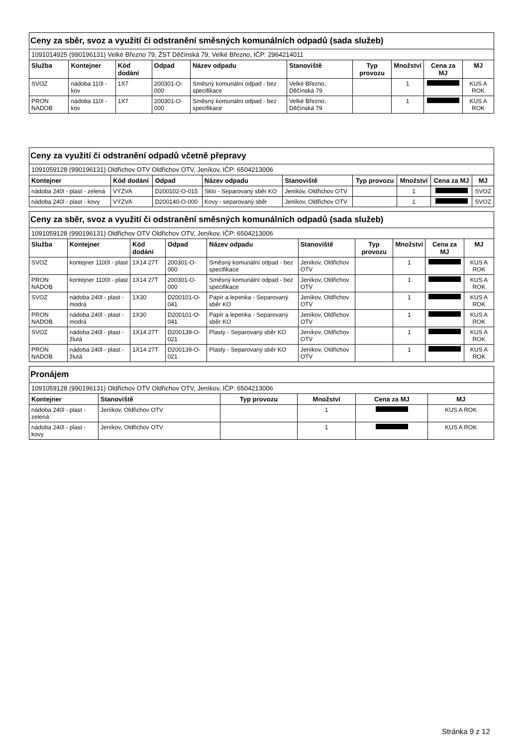| Ceny za sběr, svoz a využití či odstranění směsných komunálních odpadů (sada služeb) | | | | | | | | | |
| 1091014925 (990196131) Velké Březno 79, ŽST Děčínská 79, Velké Březno, IČP: 2964214011 | | | | | | | | | |
| Služba | Kontejner | Kód dodání | Odpad | Název odpadu | Stanoviště | Typ provozu | Množství | Cena za MJ | MJ |
| SVOZ | nádoba 110l - kov | 1X7 | 200301-O-000 | Směsný komunální odpad - bez specifikace | Velké Březno, Děčínská 79 | | 1 | | KUS A ROK |
| PRON NADOB | nádoba 110l - kov | 1X7 | 200301-O-000 | Směsný komunální odpad - bez specifikace | Velké Březno, Děčínská 79 | | 1 | | KUS A ROK |
| Ceny za využití či odstranění odpadů včetně přepravy | | | | | | | | |
| 1091059128 (990196131) Oldřichov OTV Oldřichov OTV, Jeníkov, IČP: 6504213006 | | | | | | | | |
| Kontejner | Kód dodání | Odpad | Název odpadu | Stanoviště | Typ provozu | Množství | Cena za MJ | MJ |
| nádoba 240l - plast - zelená | VÝZVA | D200102-O-015 | Sklo - Separovaný sběr KO | Jeníkov, Oldřichov OTV | | 1 | | SVOZ |
| nádoba 240l - plast - kovy | VÝZVA | D200140-O-000 | Kovy - separovaný sběr | Jeníkov, Oldřichov OTV | | 1 | | SVOZ |
| Ceny za sběr, svoz a využití či odstranění směsných komunálních odpadů (sada služeb) | | | | | | | | | |
| 1091059128 (990196131) Oldřichov OTV Oldřichov OTV, Jeníkov, IČP: 6504213006 | | | | | | | | | |
| Služba | Kontejner | Kód dodání | Odpad | Název odpadu | Stanoviště | Typ provozu | Množství | Cena za MJ | MJ |
| SVOZ | kontejner 1100l - plast | 1X14 27T | 200301-O-000 | Směsný komunální odpad - bez specifikace | Jeníkov, Oldřichov OTV | | 1 | | KUS A ROK |
| PRON NADOB | kontejner 1100l - plast | 1X14 27T | 200301-O-000 | Směsný komunální odpad - bez specifikace | Jeníkov, Oldřichov OTV | | 1 | | KUS A ROK |
| SVOZ | nádoba 240l - plast - modrá | 1X30 | D200101-O-041 | Papír a lepenka - Separovaný sběr KO | Jeníkov, Oldřichov OTV | | 1 | | KUS A ROK |
| PRON NADOB | nádoba 240l - plast - modrá | 1X30 | D200101-O-041 | Papír a lepenka - Separovaný sběr KO | Jeníkov, Oldřichov OTV | | 1 | | KUS A ROK |
| SVOZ | nádoba 240l - plast - žlutá | 1X14 27T | D200139-O-021 | Plasty - Separovaný sběr KO | Jeníkov, Oldřichov OTV | | 1 | | KUS A ROK |
| PRON NADOB | nádoba 240l - plast - žlutá | 1X14 27T | D200139-O-021 | Plasty - Separovaný sběr KO | Jeníkov, Oldřichov OTV | | 1 | | KUS A ROK |
| Pronájem | | | | | |
| 1091059128 (990196131) Oldřichov OTV Oldřichov OTV, Jeníkov, IČP: 6504213006 | | | | | |
| Kontejner | Stanoviště | Typ provozu | Množství | Cena za MJ | MJ |
| nádoba 240l - plast - zelená | Jeníkov, Oldřichov OTV | | 1 | | KUS A ROK |
| nádoba 240l - plast - kovy | Jeníkov, Oldřichov OTV | | 1 | | KUS A ROK |
Stránka 9 z 12